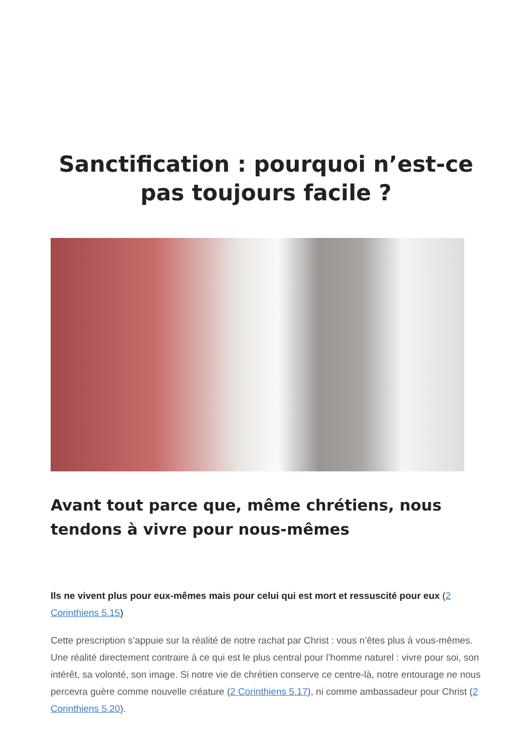Sanctification : pourquoi n’est-ce pas toujours facile ?
Avant tout parce que, même chrétiens, nous tendons à vivre pour nous-mêmes
Ils ne vivent plus pour eux-mêmes mais pour celui qui est mort et ressuscité pour eux (2 Corinthiens 5.15)
Cette prescription s’appuie sur la réalité de notre rachat par Christ : vous n’êtes plus à vous-mêmes. Une réalité directement contraire à ce qui est le plus central pour l’homme naturel : vivre pour soi, son intérêt, sa volonté, son image. Si notre vie de chrétien conserve ce centre-là, notre entourage ne nous percevra guère comme nouvelle créature (2 Corinthiens 5.17), ni comme ambassadeur pour Christ (2 Corinthiens 5.20).